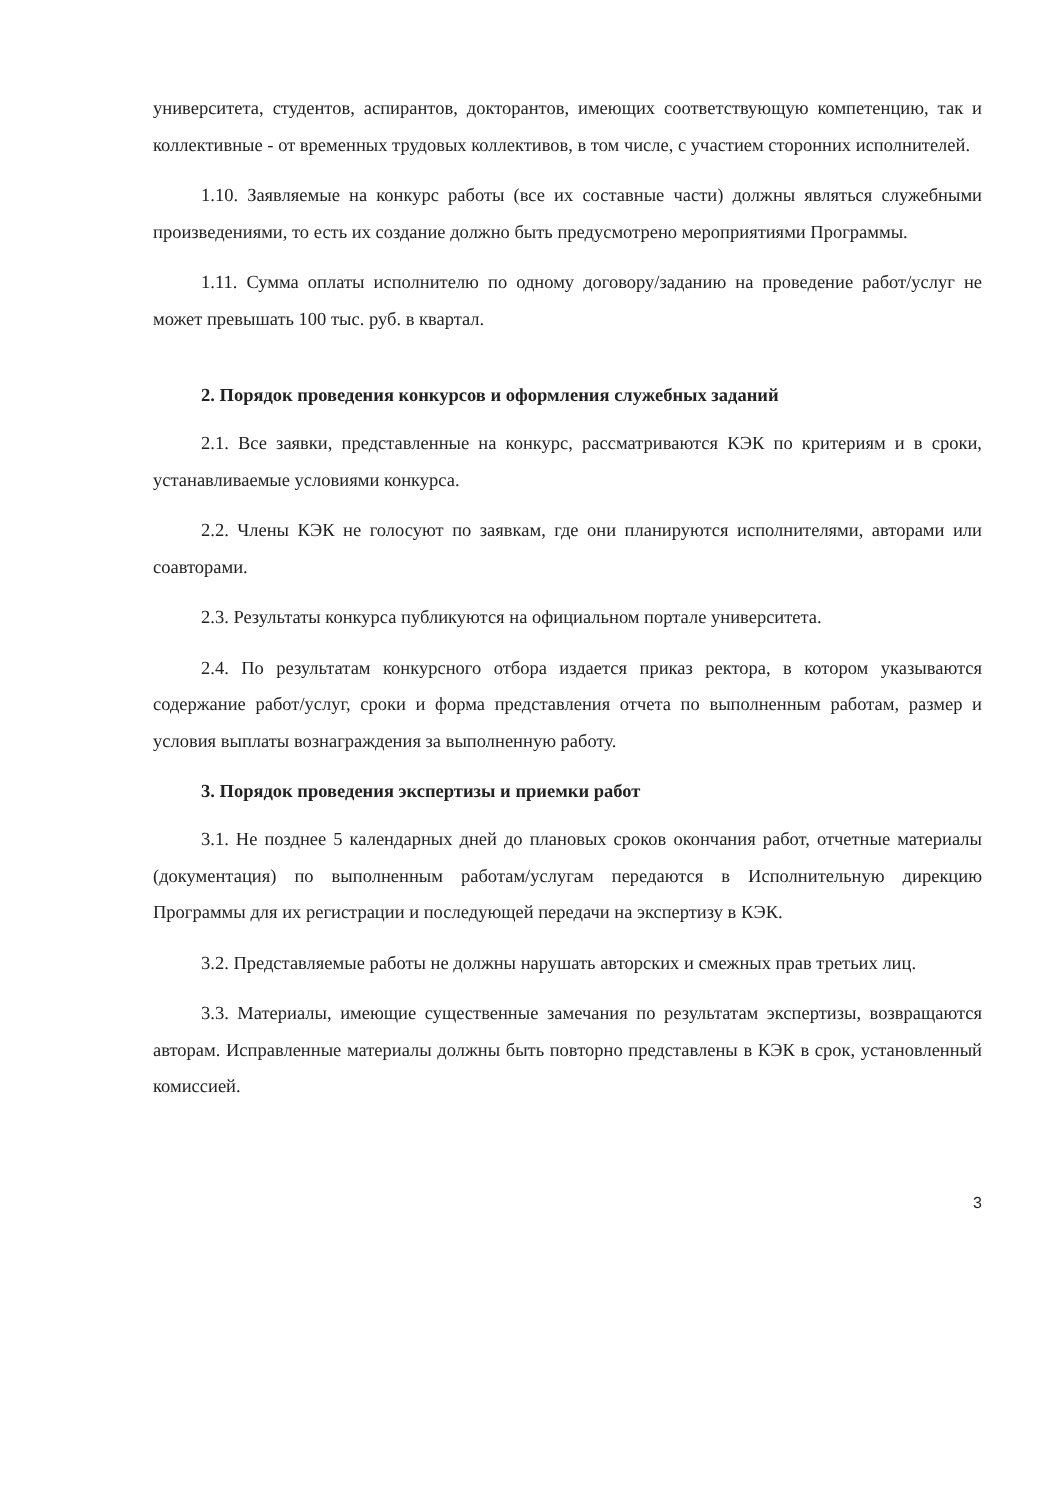университета, студентов, аспирантов, докторантов, имеющих соответствующую компетенцию, так и коллективные - от временных трудовых коллективов, в том числе, с участием сторонних исполнителей.
1.10. Заявляемые на конкурс работы (все их составные части) должны являться служебными произведениями, то есть их создание должно быть предусмотрено мероприятиями Программы.
1.11. Сумма оплаты исполнителю по одному договору/заданию на проведение работ/услуг не может превышать 100 тыс. руб. в квартал.
2. Порядок проведения конкурсов и оформления служебных заданий
2.1. Все заявки, представленные на конкурс, рассматриваются КЭК по критериям и в сроки, устанавливаемые условиями конкурса.
2.2. Члены КЭК не голосуют по заявкам, где они планируются исполнителями, авторами или соавторами.
2.3. Результаты конкурса публикуются на официальном портале университета.
2.4. По результатам конкурсного отбора издается приказ ректора, в котором указываются содержание работ/услуг, сроки и форма представления отчета по выполненным работам, размер и условия выплаты вознаграждения за выполненную работу.
3. Порядок проведения экспертизы и приемки работ
3.1. Не позднее 5 календарных дней до плановых сроков окончания работ, отчетные материалы (документация) по выполненным работам/услугам передаются в Исполнительную дирекцию Программы для их регистрации и последующей передачи на экспертизу в КЭК.
3.2. Представляемые работы не должны нарушать авторских и смежных прав третьих лиц.
3.3. Материалы, имеющие существенные замечания по результатам экспертизы, возвращаются авторам. Исправленные материалы должны быть повторно представлены в КЭК в срок, установленный комиссией.
3